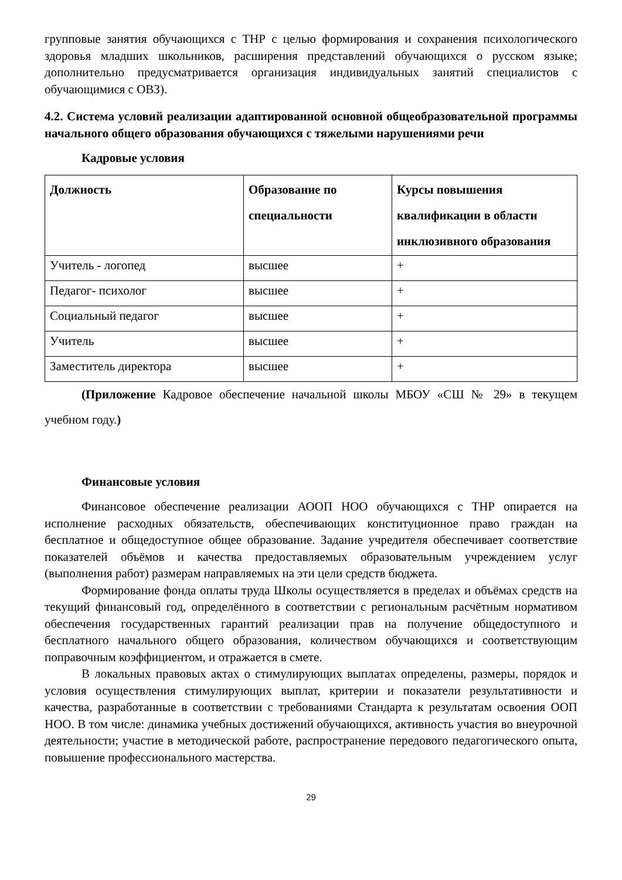групповые занятия обучающихся с ТНР с целью формирования и сохранения психологического здоровья младших школьников, расширения представлений обучающихся о русском языке; дополнительно предусматривается организация индивидуальных занятий специалистов с обучающимися с ОВЗ).
4.2. Система условий реализации адаптированной основной общеобразовательной программы начального общего образования обучающихся с тяжелыми нарушениями речи
Кадровые условия
| Должность | Образование по специальности | Курсы повышения квалификации в области инклюзивного образования |
| --- | --- | --- |
| Учитель - логопед | высшее | + |
| Педагог- психолог | высшее | + |
| Социальный педагог | высшее | + |
| Учитель | высшее | + |
| Заместитель директора | высшее | + |
(Приложение Кадровое обеспечение начальной школы МБОУ «СШ № 29» в текущем учебном году.)
Финансовые условия
Финансовое обеспечение реализации АООП НОО обучающихся с ТНР опирается на исполнение расходных обязательств, обеспечивающих конституционное право граждан на бесплатное и общедоступное общее образование. Задание учредителя обеспечивает соответствие показателей объёмов и качества предоставляемых образовательным учреждением услуг (выполнения работ) размерам направляемых на эти цели средств бюджета.
Формирование фонда оплаты труда Школы осуществляется в пределах и объёмах средств на текущий финансовый год, определённого в соответствии с региональным расчётным нормативом обеспечения государственных гарантий реализации прав на получение общедоступного и бесплатного начального общего образования, количеством обучающихся и соответствующим поправочным коэффициентом, и отражается в смете.
В локальных правовых актах о стимулирующих выплатах определены, размеры, порядок и условия осуществления стимулирующих выплат, критерии и показатели результативности и качества, разработанные в соответствии с требованиями Стандарта к результатам освоения ООП НОО. В том числе: динамика учебных достижений обучающихся, активность участия во внеурочной деятельности; участие в методической работе, распространение передового педагогического опыта, повышение профессионального мастерства.
29